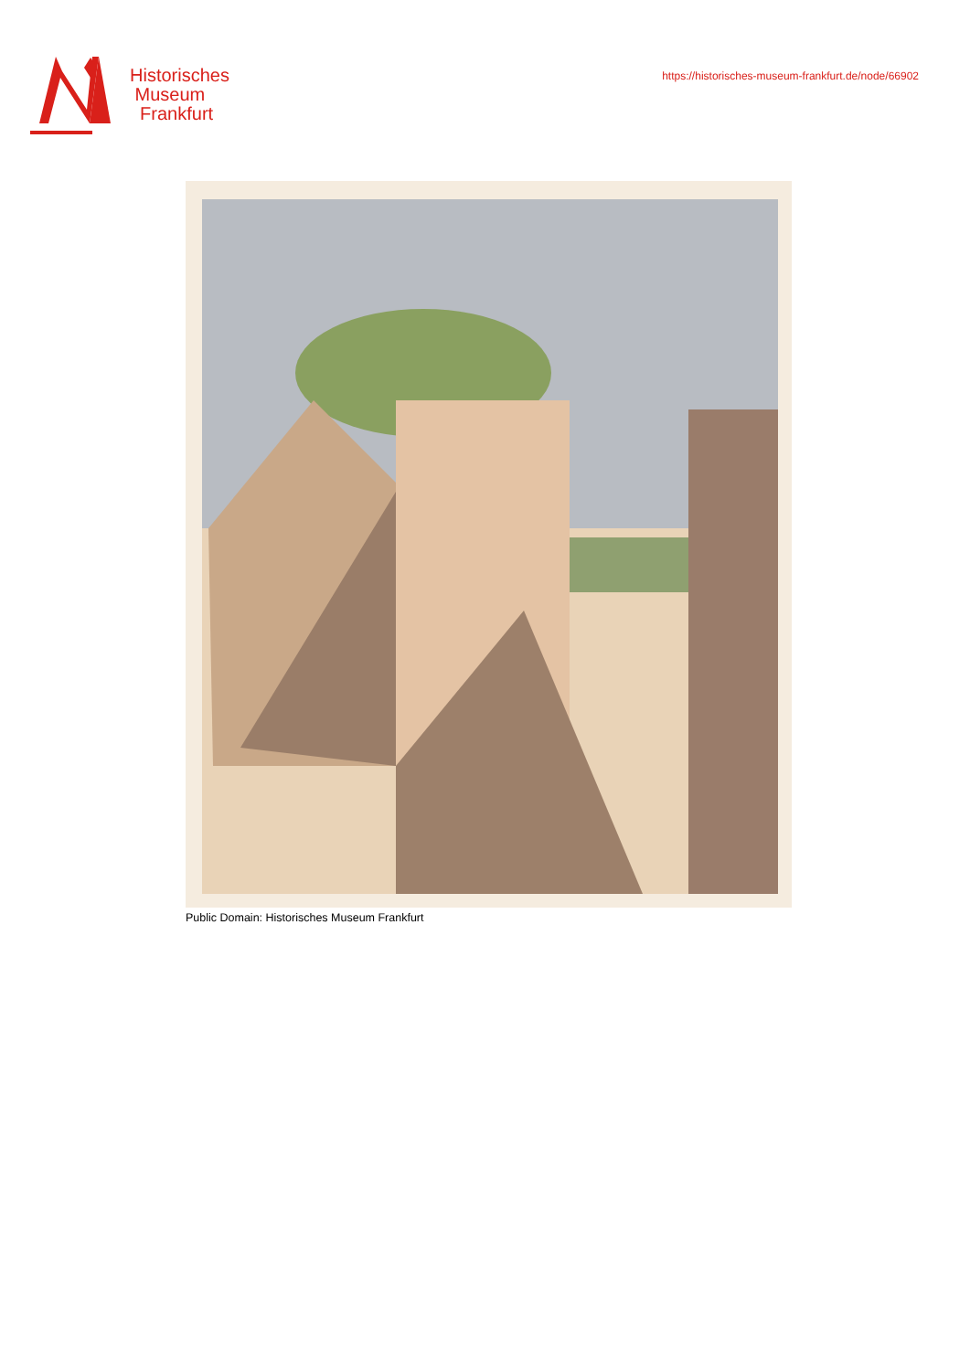Historisches
Museum
Frankfurt
https://historisches-museum-frankfurt.de/node/66902
Public Domain: Historisches Museum Frankfurt